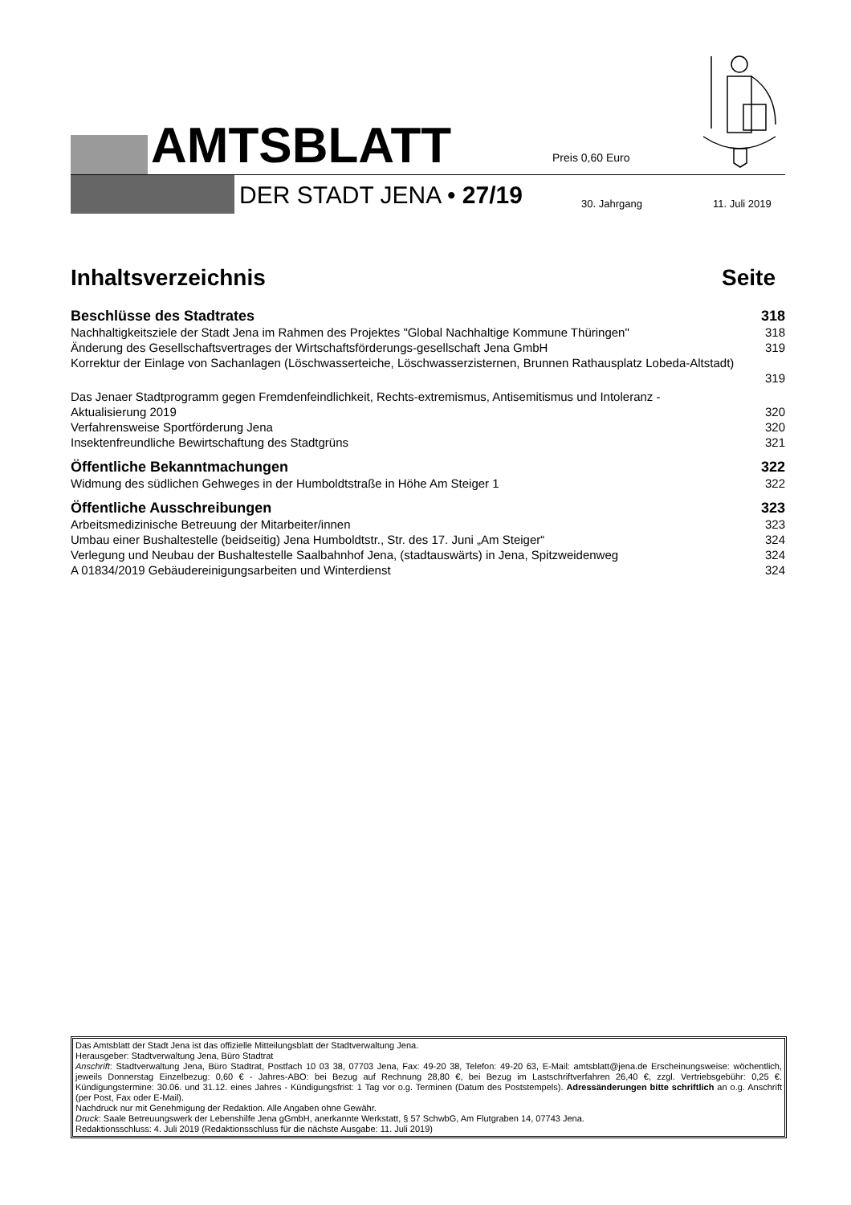AMTSBLATT Preis 0,60 Euro
DER STADT JENA • 27/19 30. Jahrgang 11. Juli 2019
Inhaltsverzeichnis Seite
Beschlüsse des Stadtrates 318
Nachhaltigkeitsziele der Stadt Jena im Rahmen des Projektes "Global Nachhaltige Kommune Thüringen" 318
Änderung des Gesellschaftsvertrages der Wirtschaftsförderungs-gesellschaft Jena GmbH 319
Korrektur der Einlage von Sachanlagen (Löschwasserteiche, Löschwasserzisternen, Brunnen Rathausplatz Lobeda-Altstadt)
319
Das Jenaer Stadtprogramm gegen Fremdenfeindlichkeit, Rechts-extremismus, Antisemitismus und Intoleranz -
Aktualisierung 2019 320
Verfahrensweise Sportförderung Jena 320
Insektenfreundliche Bewirtschaftung des Stadtgrüns 321
Öffentliche Bekanntmachungen 322
Widmung des südlichen Gehweges in der Humboldtstraße in Höhe Am Steiger 1 322
Öffentliche Ausschreibungen 323
Arbeitsmedizinische Betreuung der Mitarbeiter/innen 323
Umbau einer Bushaltestelle (beidseitig) Jena Humboldtstr., Str. des 17. Juni „Am Steiger“324
Verlegung und Neubau der Bushaltestelle Saalbahnhof Jena, (stadtauswärts) in Jena, Spitzweidenweg 324
A 01834/2019 Gebäudereinigungsarbeiten und Winterdienst 324
Das Amtsblatt der Stadt Jena ist das offizielle Mitteilungsblatt der Stadtverwaltung Jena.
Herausgeber: Stadtverwaltung Jena, Büro Stadtrat
Anschrift: Stadtverwaltung Jena, Büro Stadtrat, Postfach 10 03 38, 07703 Jena, Fax: 49-20 38, Telefon: 49-20 63, E-Mail: amtsblatt@jena.de Erscheinungsweise: wöchentlich, jeweils Donnerstag Einzelbezug: 0,60 € - Jahres-ABO: bei Bezug auf Rechnung 28,80 €, bei Bezug im Lastschriftverfahren 26,40 €, zzgl. Vertriebsgebühr: 0,25 €. Kündigungstermine: 30.06. und 31.12. eines Jahres - Kündigungsfrist: 1 Tag vor o.g. Terminen (Datum des Poststempels). Adressänderungen bitte schriftlich an o.g. Anschrift (per Post, Fax oder E-Mail).
Nachdruck nur mit Genehmigung der Redaktion. Alle Angaben ohne Gewähr.
Druck: Saale Betreuungswerk der Lebenshilfe Jena gGmbH, anerkannte Werkstatt, § 57 SchwbG, Am Flutgraben 14, 07743 Jena.
Redaktionsschluss: 4. Juli 2019 (Redaktionsschluss für die nächste Ausgabe: 11. Juli 2019)